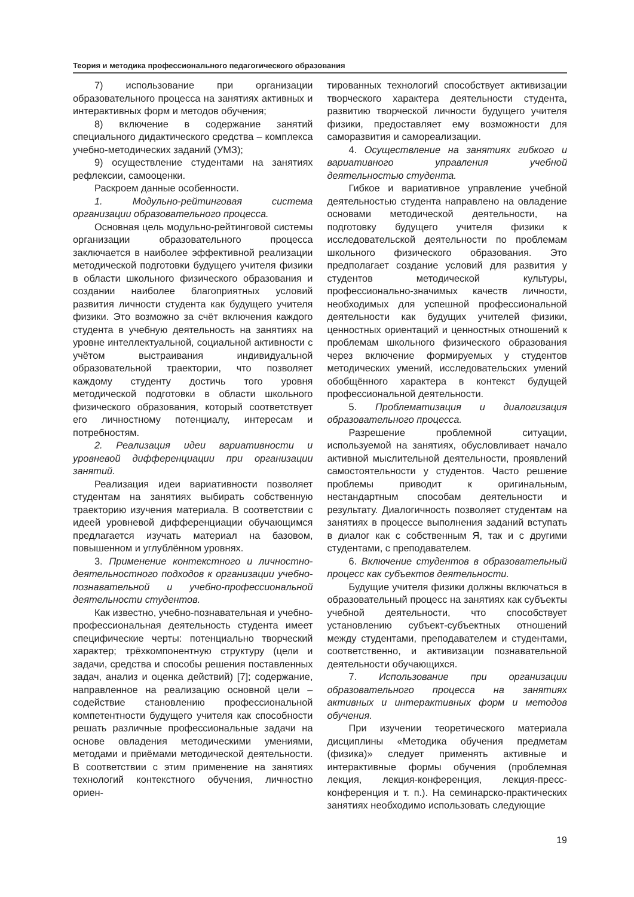Теория и методика профессионального педагогического образования
7) использование при организации образовательного процесса на занятиях активных и интерактивных форм и методов обучения;
8) включение в содержание занятий специального дидактического средства – комплекса учебно-методических заданий (УМЗ);
9) осуществление студентами на занятиях рефлексии, самооценки.
Раскроем данные особенности.
1. Модульно-рейтинговая система организации образовательного процесса.
Основная цель модульно-рейтинговой системы организации образовательного процесса заключается в наиболее эффективной реализации методической подготовки будущего учителя физики в области школьного физического образования и создании наиболее благоприятных условий развития личности студента как будущего учителя физики. Это возможно за счёт включения каждого студента в учебную деятельность на занятиях на уровне интеллектуальной, социальной активности с учётом выстраивания индивидуальной образовательной траектории, что позволяет каждому студенту достичь того уровня методической подготовки в области школьного физического образования, который соответствует его личностному потенциалу, интересам и потребностям.
2. Реализация идеи вариативности и уровневой дифференциации при организации занятий.
Реализация идеи вариативности позволяет студентам на занятиях выбирать собственную траекторию изучения материала. В соответствии с идеей уровневой дифференциации обучающимся предлагается изучать материал на базовом, повышенном и углублённом уровнях.
3. Применение контекстного и личностно-деятельностного подходов к организации учебно-познавательной и учебно-профессиональной деятельности студентов.
Как известно, учебно-познавательная и учебно-профессиональная деятельность студента имеет специфические черты: потенциально творческий характер; трёхкомпонентную структуру (цели и задачи, средства и способы решения поставленных задач, анализ и оценка действий) [7]; содержание, направленное на реализацию основной цели – содействие становлению профессиональной компетентности будущего учителя как способности решать различные профессиональные задачи на основе овладения методическими умениями, методами и приёмами методической деятельности. В соответствии с этим применение на занятиях технологий контекстного обучения, личностно ориен-
тированных технологий способствует активизации творческого характера деятельности студента, развитию творческой личности будущего учителя физики, предоставляет ему возможности для саморазвития и самореализации.
4. Осуществление на занятиях гибкого и вариативного управления учебной деятельностью студента.
Гибкое и вариативное управление учебной деятельностью студента направлено на овладение основами методической деятельности, на подготовку будущего учителя физики к исследовательской деятельности по проблемам школьного физического образования. Это предполагает создание условий для развития у студентов методической культуры, профессионально-значимых качеств личности, необходимых для успешной профессиональной деятельности как будущих учителей физики, ценностных ориентаций и ценностных отношений к проблемам школьного физического образования через включение формируемых у студентов методических умений, исследовательских умений обобщённого характера в контекст будущей профессиональной деятельности.
5. Проблематизация и диалогизация образовательного процесса.
Разрешение проблемной ситуации, используемой на занятиях, обусловливает начало активной мыслительной деятельности, проявлений самостоятельности у студентов. Часто решение проблемы приводит к оригинальным, нестандартным способам деятельности и результату. Диалогичность позволяет студентам на занятиях в процессе выполнения заданий вступать в диалог как с собственным Я, так и с другими студентами, с преподавателем.
6. Включение студентов в образовательный процесс как субъектов деятельности.
Будущие учителя физики должны включаться в образовательный процесс на занятиях как субъекты учебной деятельности, что способствует установлению субъект-субъектных отношений между студентами, преподавателем и студентами, соответственно, и активизации познавательной деятельности обучающихся.
7. Использование при организации образовательного процесса на занятиях активных и интерактивных форм и методов обучения.
При изучении теоретического материала дисциплины «Методика обучения предметам (физика)» следует применять активные и интерактивные формы обучения (проблемная лекция, лекция-конференция, лекция-пресс-конференция и т. п.). На семинарско-практических занятиях необходимо использовать следующие
19